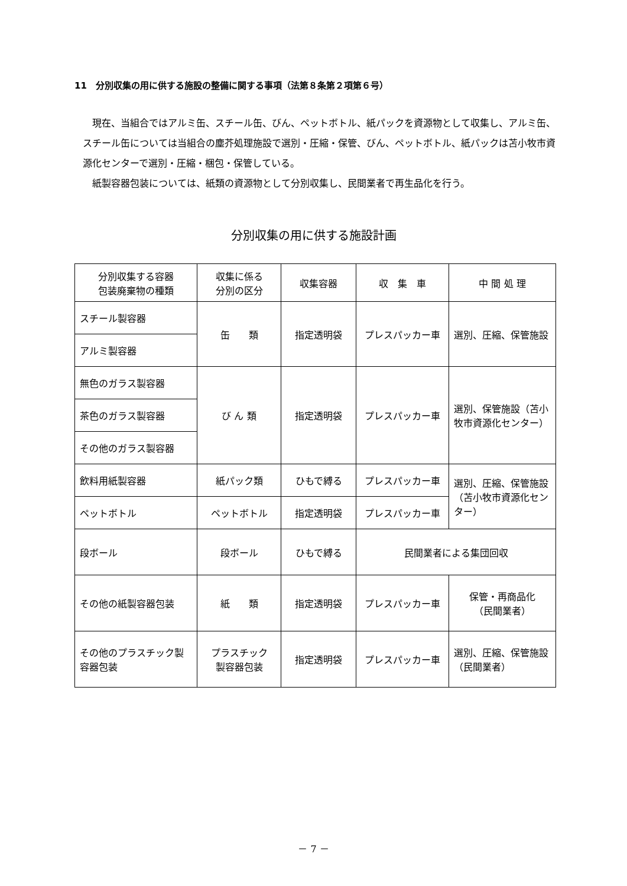11　分別収集の用に供する施設の整備に関する事項（法第８条第２項第６号）
現在、当組合ではアルミ缶、スチール缶、びん、ペットボトル、紙パックを資源物として収集し、アルミ缶、スチール缶については当組合の塵芥処理施設で選別・圧縮・保管、びん、ペットボトル、紙パックは苫小牧市資源化センターで選別・圧縮・梱包・保管している。
紙製容器包装については、紙類の資源物として分別収集し、民間業者で再生品化を行う。
分別収集の用に供する施設計画
| 分別収集する容器 包装廃棄物の種類 | 収集に係る 分別の区分 | 収集容器 | 収 集 車 | 中 間 処 理 |
| --- | --- | --- | --- | --- |
| スチール製容器 | 缶 類 | 指定透明袋 | プレスパッカー車 | 選別、圧縮、保管施設 |
| アルミ製容器 | | | | |
| 無色のガラス製容器 | び ん 類 | 指定透明袋 | プレスパッカー車 | 選別、保管施設（苫小牧市資源化センター） |
| 茶色のガラス製容器 | | | | |
| その他のガラス製容器 | | | | |
| 飲料用紙製容器 | 紙パック類 | ひもで縛る | プレスパッカー車 | 選別、圧縮、保管施設（苫小牧市資源化センター） |
| ペットボトル | ペットボトル | 指定透明袋 | プレスパッカー車 | |
| 段ボール | 段ボール | ひもで縛る | 民間業者による集団回収 | |
| その他の紙製容器包装 | 紙 類 | 指定透明袋 | プレスパッカー車 | 保管・再商品化 （民間業者） |
| その他のプラスチック製容器包装 | プラスチック 製容器包装 | 指定透明袋 | プレスパッカー車 | 選別、圧縮、保管施設（民間業者） |
－ 7 －